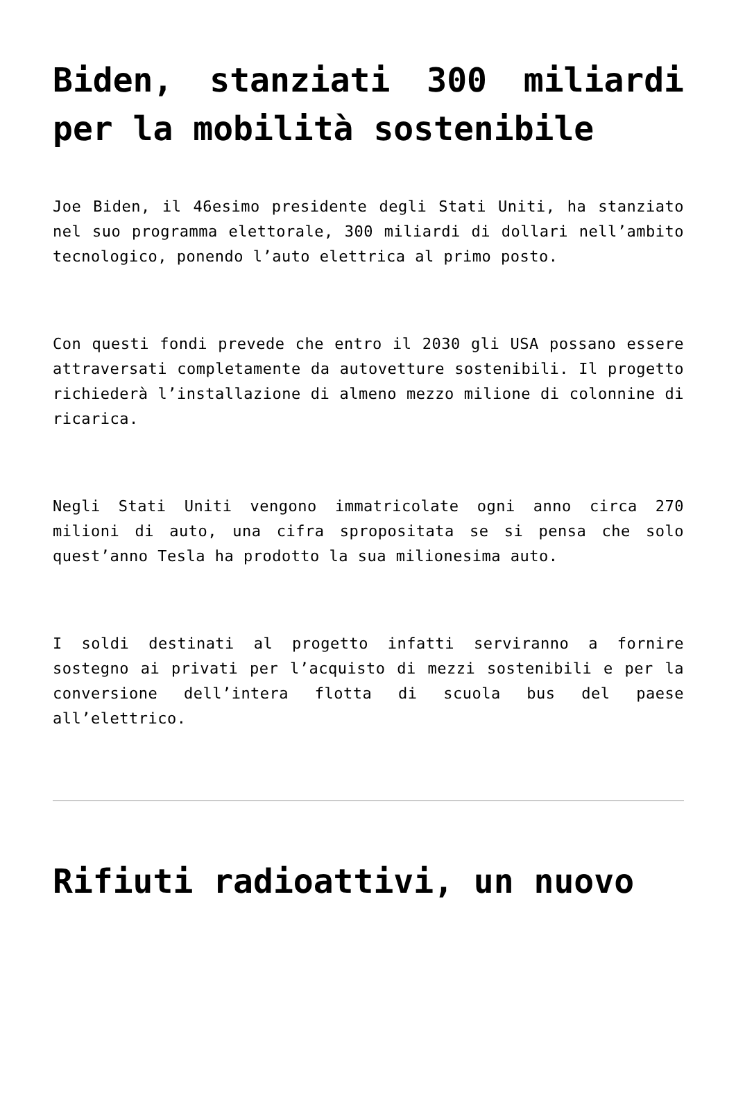Biden, stanziati 300 miliardi per la mobilità sostenibile
Joe Biden, il 46esimo presidente degli Stati Uniti, ha stanziato nel suo programma elettorale, 300 miliardi di dollari nell’ambito tecnologico, ponendo l’auto elettrica al primo posto.
Con questi fondi prevede che entro il 2030 gli USA possano essere attraversati completamente da autovetture sostenibili. Il progetto richiederà l’installazione di almeno mezzo milione di colonnine di ricarica.
Negli Stati Uniti vengono immatricolate ogni anno circa 270 milioni di auto, una cifra spropositata se si pensa che solo quest’anno Tesla ha prodotto la sua milionesima auto.
I soldi destinati al progetto infatti serviranno a fornire sostegno ai privati per l’acquisto di mezzi sostenibili e per la conversione dell’intera flotta di scuola bus del paese all’elettrico.
Rifiuti radioattivi, un nuovo